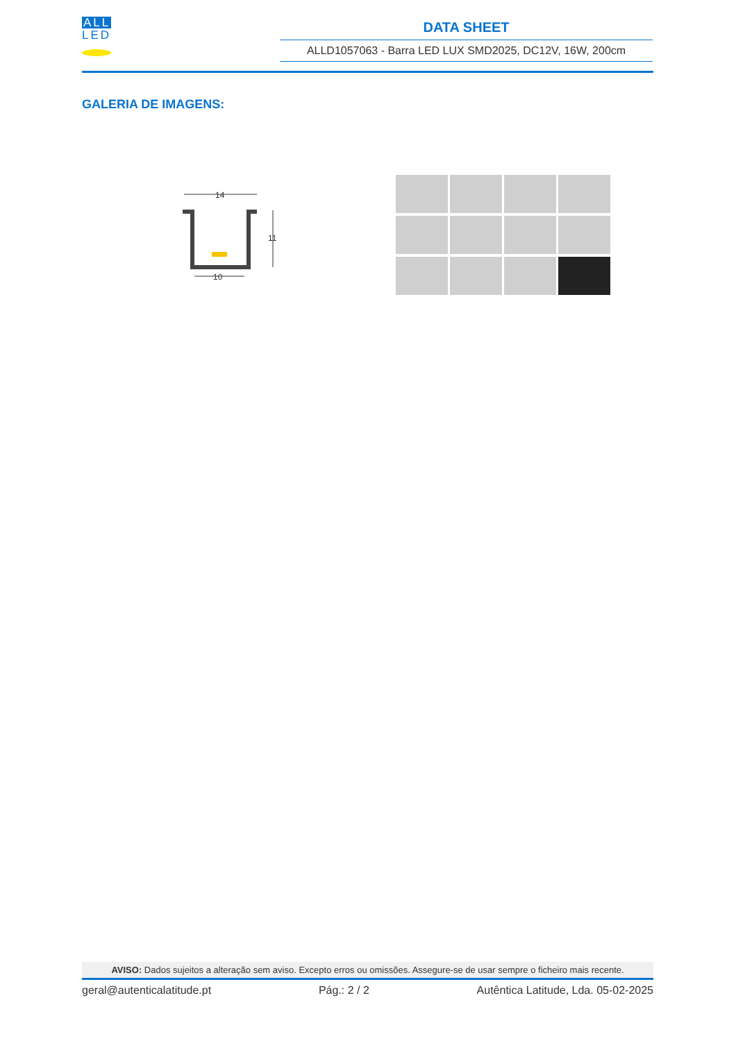ALL
LED
DATA SHEET
ALLD1057063 - Barra LED LUX SMD2025, DC12V, 16W, 200cm
GALERIA DE IMAGENS:
14
11
10
AVISO: Dados sujeitos a alteração sem aviso. Excepto erros ou omissões. Assegure-se de usar sempre o ficheiro mais recente.
geral@autenticalatitude.pt Pág.: 2 / 2 Autêntica Latitude, Lda. 05-02-2025